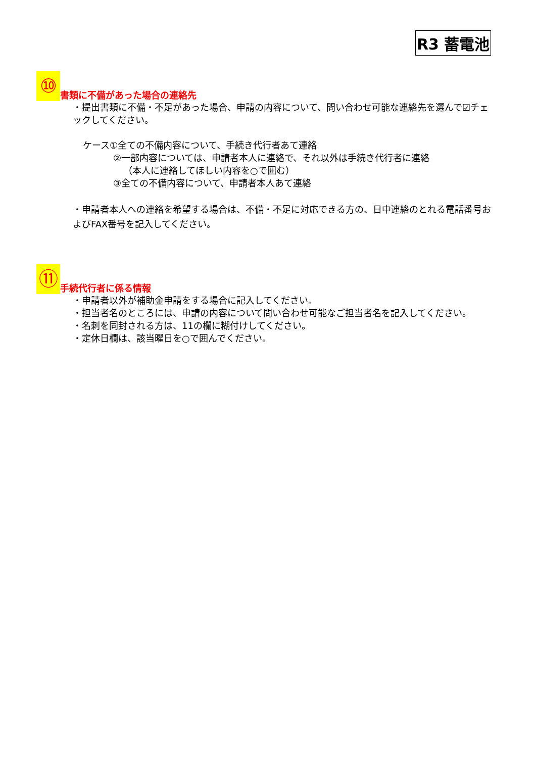R3 蓄電池
⑩ 書類に不備があった場合の連絡先
・提出書類に不備・不足があった場合、申請の内容について、問い合わせ可能な連絡先を選んで☑チェックしてください。
ケース①全ての不備内容について、手続き代行者あて連絡
②一部内容については、申請者本人に連絡で、それ以外は手続き代行者に連絡
（本人に連絡してほしい内容を○で囲む）
③全ての不備内容について、申請者本人あて連絡
・申請者本人への連絡を希望する場合は、不備・不足に対応できる方の、日中連絡のとれる電話番号およびFAX番号を記入してください。
⑪ 手続代行者に係る情報
・申請者以外が補助金申請をする場合に記入してください。
・担当者名のところには、申請の内容について問い合わせ可能なご担当者名を記入してください。
・名刺を同封される方は、11の欄に糊付けしてください。
・定休日欄は、該当曜日を○で囲んでください。